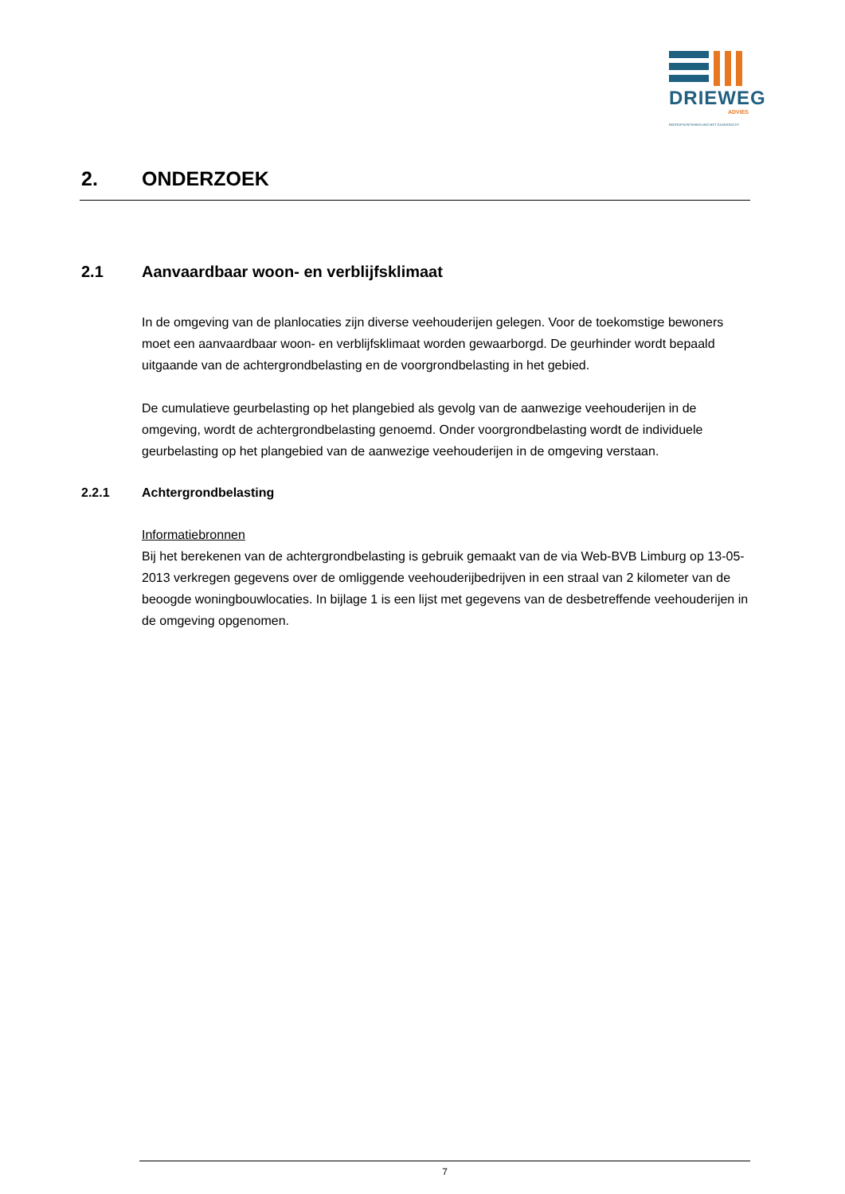DRIEWEG
ADVIES
BEDRIJFSONTWIKKELING MET DAADKRACHT
2. ONDERZOEK
2.1 Aanvaardbaar woon- en verblijfsklimaat
In de omgeving van de planlocaties zijn diverse veehouderijen gelegen. Voor de toekomstige bewoners moet een aanvaardbaar woon- en verblijfsklimaat worden gewaarborgd. De geurhinder wordt bepaald uitgaande van de achtergrondbelasting en de voorgrondbelasting in het gebied.
De cumulatieve geurbelasting op het plangebied als gevolg van de aanwezige veehouderijen in de omgeving, wordt de achtergrondbelasting genoemd. Onder voorgrondbelasting wordt de individuele geurbelasting op het plangebied van de aanwezige veehouderijen in de omgeving verstaan.
2.2.1 Achtergrondbelasting
Informatiebronnen
Bij het berekenen van de achtergrondbelasting is gebruik gemaakt van de via Web-BVB Limburg op 13-05-2013 verkregen gegevens over de omliggende veehouderijbedrijven in een straal van 2 kilometer van de beoogde woningbouwlocaties. In bijlage 1 is een lijst met gegevens van de desbetreffende veehouderijen in de omgeving opgenomen.
7